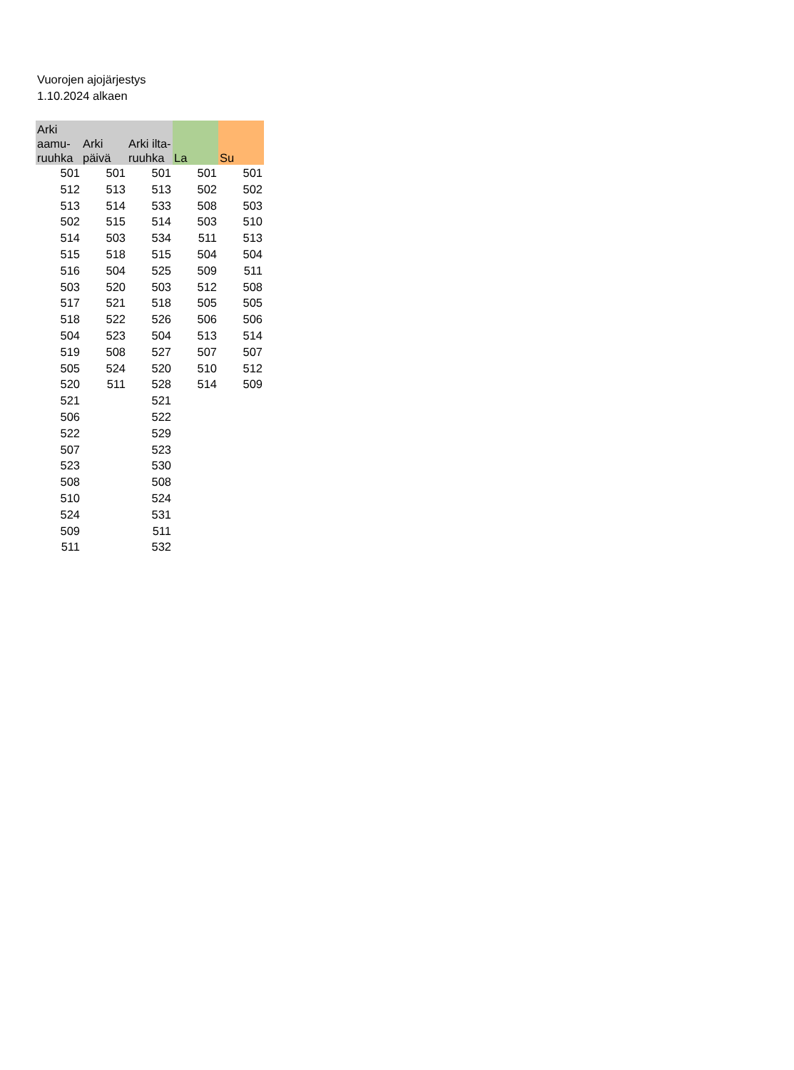Vuorojen ajojärjestys
1.10.2024 alkaen
| Arki aamu-ruuhka | Arki päivä | Arki ilta-ruuhka | La | Su |
| --- | --- | --- | --- | --- |
| 501 | 501 | 501 | 501 | 501 |
| 512 | 513 | 513 | 502 | 502 |
| 513 | 514 | 533 | 508 | 503 |
| 502 | 515 | 514 | 503 | 510 |
| 514 | 503 | 534 | 511 | 513 |
| 515 | 518 | 515 | 504 | 504 |
| 516 | 504 | 525 | 509 | 511 |
| 503 | 520 | 503 | 512 | 508 |
| 517 | 521 | 518 | 505 | 505 |
| 518 | 522 | 526 | 506 | 506 |
| 504 | 523 | 504 | 513 | 514 |
| 519 | 508 | 527 | 507 | 507 |
| 505 | 524 | 520 | 510 | 512 |
| 520 | 511 | 528 | 514 | 509 |
| 521 | | 521 | | |
| 506 | | 522 | | |
| 522 | | 529 | | |
| 507 | | 523 | | |
| 523 | | 530 | | |
| 508 | | 508 | | |
| 510 | | 524 | | |
| 524 | | 531 | | |
| 509 | | 511 | | |
| 511 | | 532 | | |